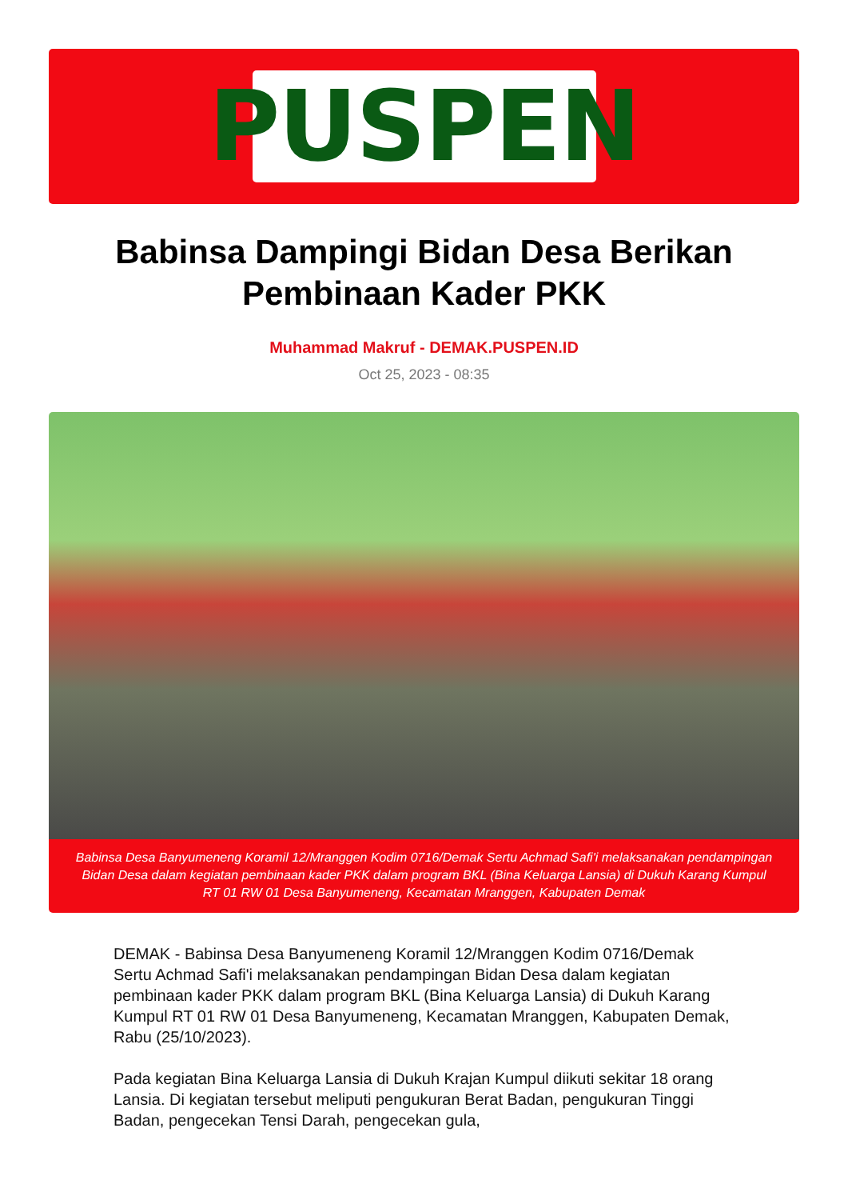PUSPEN
Babinsa Dampingi Bidan Desa Berikan Pembinaan Kader PKK
Muhammad Makruf - DEMAK.PUSPEN.ID
Oct 25, 2023 - 08:35
Babinsa Desa Banyumeneng Koramil 12/Mranggen Kodim 0716/Demak Sertu Achmad Safi'i melaksanakan pendampingan Bidan Desa dalam kegiatan pembinaan kader PKK dalam program BKL (Bina Keluarga Lansia) di Dukuh Karang Kumpul RT 01 RW 01 Desa Banyumeneng, Kecamatan Mranggen, Kabupaten Demak
DEMAK - Babinsa Desa Banyumeneng Koramil 12/Mranggen Kodim 0716/Demak Sertu Achmad Safi'i melaksanakan pendampingan Bidan Desa dalam kegiatan pembinaan kader PKK dalam program BKL (Bina Keluarga Lansia) di Dukuh Karang Kumpul RT 01 RW 01 Desa Banyumeneng, Kecamatan Mranggen, Kabupaten Demak, Rabu (25/10/2023).
Pada kegiatan Bina Keluarga Lansia di Dukuh Krajan Kumpul diikuti sekitar 18 orang Lansia. Di kegiatan tersebut meliputi pengukuran Berat Badan, pengukuran Tinggi Badan, pengecekan Tensi Darah, pengecekan gula,